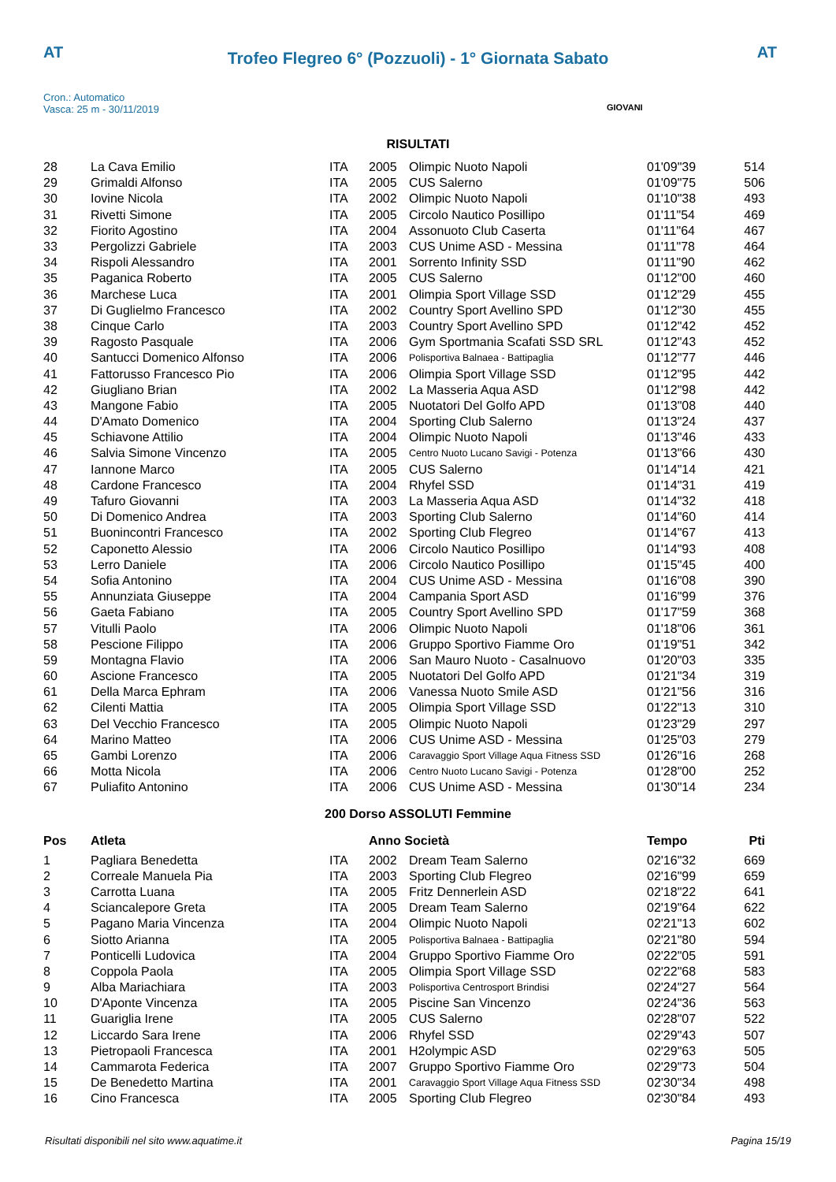AT AT
Trofeo Flegreo 6° (Pozzuoli) - 1° Giornata Sabato
Cron.: Automatico
Vasca: 25 m - 30/11/2019
GIOVANI
RISULTATI
| 28 | La Cava Emilio | ITA | 2005 | Olimpic Nuoto Napoli | 01'09"39 | 514 |
| 29 | Grimaldi Alfonso | ITA | 2005 | CUS Salerno | 01'09"75 | 506 |
| 30 | Iovine Nicola | ITA | 2002 | Olimpic Nuoto Napoli | 01'10"38 | 493 |
| 31 | Rivetti Simone | ITA | 2005 | Circolo Nautico Posillipo | 01'11"54 | 469 |
| 32 | Fiorito Agostino | ITA | 2004 | Assonuoto Club Caserta | 01'11"64 | 467 |
| 33 | Pergolizzi Gabriele | ITA | 2003 | CUS Unime ASD - Messina | 01'11"78 | 464 |
| 34 | Rispoli Alessandro | ITA | 2001 | Sorrento Infinity SSD | 01'11"90 | 462 |
| 35 | Paganica Roberto | ITA | 2005 | CUS Salerno | 01'12"00 | 460 |
| 36 | Marchese Luca | ITA | 2001 | Olimpia Sport Village SSD | 01'12"29 | 455 |
| 37 | Di Guglielmo Francesco | ITA | 2002 | Country Sport Avellino SPD | 01'12"30 | 455 |
| 38 | Cinque Carlo | ITA | 2003 | Country Sport Avellino SPD | 01'12"42 | 452 |
| 39 | Ragosto Pasquale | ITA | 2006 | Gym Sportmania Scafati SSD SRL | 01'12"43 | 452 |
| 40 | Santucci Domenico Alfonso | ITA | 2006 | Polisportiva Balnaea - Battipaglia | 01'12"77 | 446 |
| 41 | Fattorusso Francesco Pio | ITA | 2006 | Olimpia Sport Village SSD | 01'12"95 | 442 |
| 42 | Giugliano Brian | ITA | 2002 | La Masseria Aqua ASD | 01'12"98 | 442 |
| 43 | Mangone Fabio | ITA | 2005 | Nuotatori Del Golfo APD | 01'13"08 | 440 |
| 44 | D'Amato Domenico | ITA | 2004 | Sporting Club Salerno | 01'13"24 | 437 |
| 45 | Schiavone Attilio | ITA | 2004 | Olimpic Nuoto Napoli | 01'13"46 | 433 |
| 46 | Salvia Simone Vincenzo | ITA | 2005 | Centro Nuoto Lucano Savigi - Potenza | 01'13"66 | 430 |
| 47 | Iannone Marco | ITA | 2005 | CUS Salerno | 01'14"14 | 421 |
| 48 | Cardone Francesco | ITA | 2004 | Rhyfel SSD | 01'14"31 | 419 |
| 49 | Tafuro Giovanni | ITA | 2003 | La Masseria Aqua ASD | 01'14"32 | 418 |
| 50 | Di Domenico Andrea | ITA | 2003 | Sporting Club Salerno | 01'14"60 | 414 |
| 51 | Buonincontri Francesco | ITA | 2002 | Sporting Club Flegreo | 01'14"67 | 413 |
| 52 | Caponetto Alessio | ITA | 2006 | Circolo Nautico Posillipo | 01'14"93 | 408 |
| 53 | Lerro Daniele | ITA | 2006 | Circolo Nautico Posillipo | 01'15"45 | 400 |
| 54 | Sofia Antonino | ITA | 2004 | CUS Unime ASD - Messina | 01'16"08 | 390 |
| 55 | Annunziata Giuseppe | ITA | 2004 | Campania Sport ASD | 01'16"99 | 376 |
| 56 | Gaeta Fabiano | ITA | 2005 | Country Sport Avellino SPD | 01'17"59 | 368 |
| 57 | Vitulli Paolo | ITA | 2006 | Olimpic Nuoto Napoli | 01'18"06 | 361 |
| 58 | Pescione Filippo | ITA | 2006 | Gruppo Sportivo Fiamme Oro | 01'19"51 | 342 |
| 59 | Montagna Flavio | ITA | 2006 | San Mauro Nuoto - Casalnuovo | 01'20"03 | 335 |
| 60 | Ascione Francesco | ITA | 2005 | Nuotatori Del Golfo APD | 01'21"34 | 319 |
| 61 | Della Marca Ephram | ITA | 2006 | Vanessa Nuoto Smile ASD | 01'21"56 | 316 |
| 62 | Cilenti Mattia | ITA | 2005 | Olimpia Sport Village SSD | 01'22"13 | 310 |
| 63 | Del Vecchio Francesco | ITA | 2005 | Olimpic Nuoto Napoli | 01'23"29 | 297 |
| 64 | Marino Matteo | ITA | 2006 | CUS Unime ASD - Messina | 01'25"03 | 279 |
| 65 | Gambi Lorenzo | ITA | 2006 | Caravaggio Sport Village Aqua Fitness SSD | 01'26"16 | 268 |
| 66 | Motta Nicola | ITA | 2006 | Centro Nuoto Lucano Savigi - Potenza | 01'28"00 | 252 |
| 67 | Puliafito Antonino | ITA | 2006 | CUS Unime ASD - Messina | 01'30"14 | 234 |
200 Dorso ASSOLUTI Femmine
| Pos | Atleta | | Anno Società | | Tempo | Pti |
| --- | --- | --- | --- | --- | --- | --- |
| 1 | Pagliara Benedetta | ITA | 2002 | Dream Team Salerno | 02'16"32 | 669 |
| 2 | Correale Manuela Pia | ITA | 2003 | Sporting Club Flegreo | 02'16"99 | 659 |
| 3 | Carrotta Luana | ITA | 2005 | Fritz Dennerlein ASD | 02'18"22 | 641 |
| 4 | Sciancalepore Greta | ITA | 2005 | Dream Team Salerno | 02'19"64 | 622 |
| 5 | Pagano Maria Vincenza | ITA | 2004 | Olimpic Nuoto Napoli | 02'21"13 | 602 |
| 6 | Siotto Arianna | ITA | 2005 | Polisportiva Balnaea - Battipaglia | 02'21"80 | 594 |
| 7 | Ponticelli Ludovica | ITA | 2004 | Gruppo Sportivo Fiamme Oro | 02'22"05 | 591 |
| 8 | Coppola Paola | ITA | 2005 | Olimpia Sport Village SSD | 02'22"68 | 583 |
| 9 | Alba Mariachiara | ITA | 2003 | Polisportiva Centrosport Brindisi | 02'24"27 | 564 |
| 10 | D'Aponte Vincenza | ITA | 2005 | Piscine San Vincenzo | 02'24"36 | 563 |
| 11 | Guariglia Irene | ITA | 2005 | CUS Salerno | 02'28"07 | 522 |
| 12 | Liccardo Sara Irene | ITA | 2006 | Rhyfel SSD | 02'29"43 | 507 |
| 13 | Pietropaoli Francesca | ITA | 2001 | H2olympic ASD | 02'29"63 | 505 |
| 14 | Cammarota Federica | ITA | 2007 | Gruppo Sportivo Fiamme Oro | 02'29"73 | 504 |
| 15 | De Benedetto Martina | ITA | 2001 | Caravaggio Sport Village Aqua Fitness SSD | 02'30"34 | 498 |
| 16 | Cino Francesca | ITA | 2005 | Sporting Club Flegreo | 02'30"84 | 493 |
Risultati disponibili nel sito www.aquatime.it Pagina 15/19